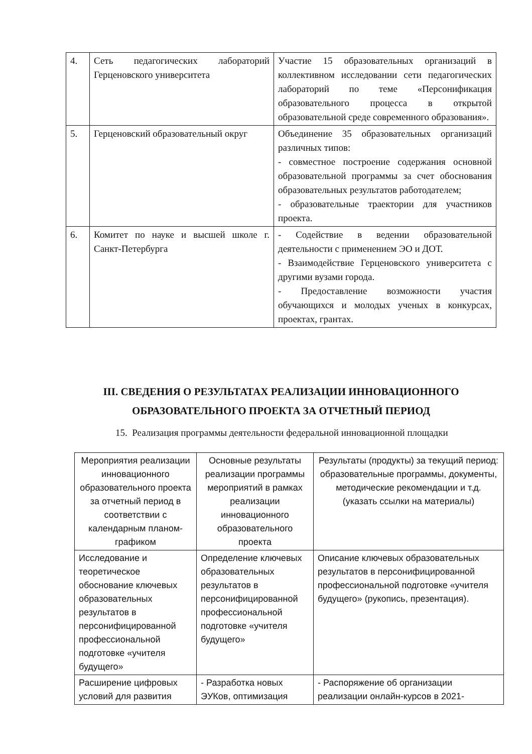| 4. | Сеть педагогических лабораторий Герценовского университета | Участие 15 образовательных организаций в коллективном исследовании сети педагогических лабораторий по теме «Персонификация образовательного процесса в открытой образовательной среде современного образования». |
| 5. | Герценовский образовательный округ | Объединение 35 образовательных организаций различных типов: - совместное построение содержания основной образовательной программы за счет обоснования образовательных результатов работодателем; - образовательные траектории для участников проекта. |
| 6. | Комитет по науке и высшей школе г. Санкт-Петербурга | - Содействие в ведении образовательной деятельности с применением ЭО и ДОТ. - Взаимодействие Герценовского университета с другими вузами города. - Предоставление возможности участия обучающихся и молодых ученых в конкурсах, проектах, грантах. |
III. СВЕДЕНИЯ О РЕЗУЛЬТАТАХ РЕАЛИЗАЦИИ ИННОВАЦИОННОГО ОБРАЗОВАТЕЛЬНОГО ПРОЕКТА ЗА ОТЧЕТНЫЙ ПЕРИОД
15. Реализация программы деятельности федеральной инновационной площадки
| Мероприятия реализации инновационного образовательного проекта за отчетный период в соответствии с календарным планом-графиком | Основные результаты реализации программы мероприятий в рамках реализации инновационного образовательного проекта | Результаты (продукты) за текущий период: образовательные программы, документы, методические рекомендации и т.д. (указать ссылки на материалы) |
| Исследование и теоретическое обоснование ключевых образовательных результатов в персонифицированной профессиональной подготовке «учителя будущего» | Определение ключевых образовательных результатов в персонифицированной профессиональной подготовке «учителя будущего» | Описание ключевых образовательных результатов в персонифицированной профессиональной подготовке «учителя будущего» (рукопись, презентация). |
| Расширение цифровых условий для развития | - Разработка новых ЭУКов, оптимизация | - Распоряжение об организации реализации онлайн-курсов в 2021- |